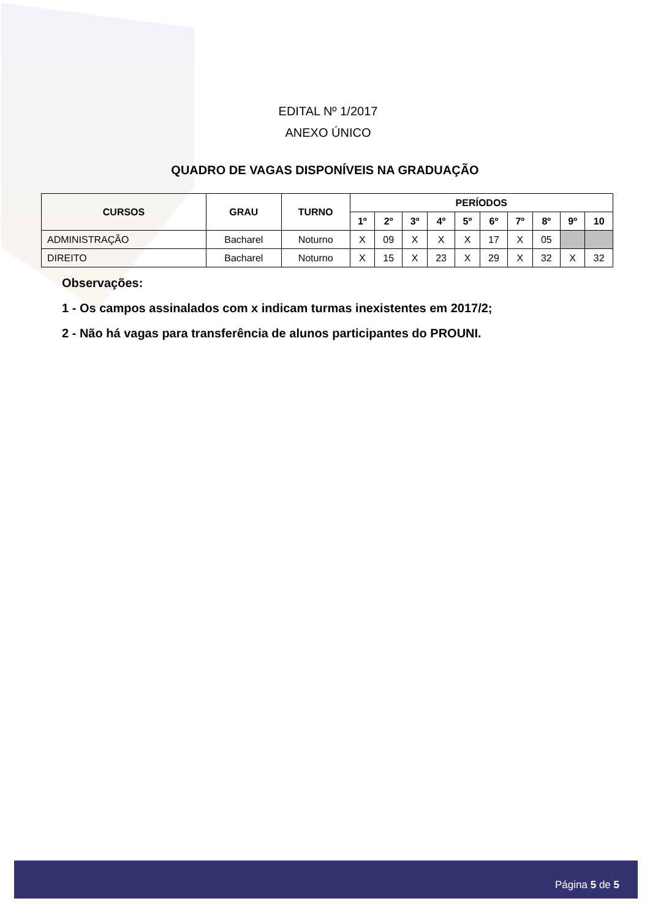EDITAL Nº 1/2017
ANEXO ÚNICO
QUADRO DE VAGAS DISPONÍVEIS NA GRADUAÇÃO
| CURSOS | GRAU | TURNO | PERÍODOS | | | | | | | | | |
| --- | --- | --- | --- | --- | --- | --- | --- | --- | --- | --- | --- | --- |
| | | | 1º | 2º | 3º | 4º | 5º | 6º | 7º | 8º | 9º | 10 |
| ADMINISTRAÇÃO | Bacharel | Noturno | X | 09 | X | X | X | 17 | X | 05 | | |
| DIREITO | Bacharel | Noturno | X | 15 | X | 23 | X | 29 | X | 32 | X | 32 |
Observações:
1 - Os campos assinalados com x indicam turmas inexistentes em 2017/2;
2 - Não há vagas para transferência de alunos participantes do PROUNI.
Página 5 de 5